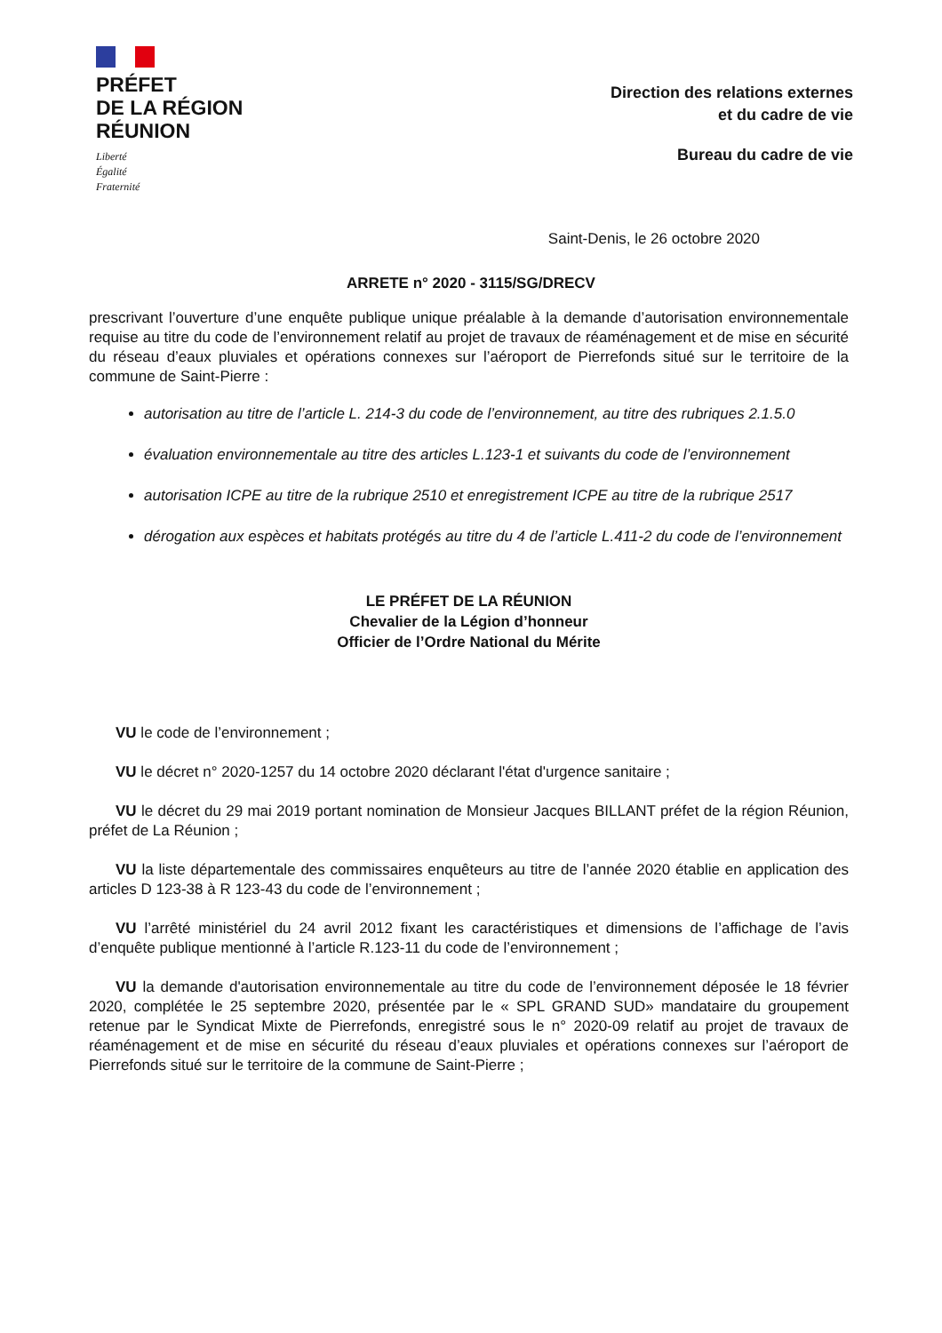PRÉFET
DE LA RÉGION
RÉUNION
Liberté
Égalité
Fraternité
Direction des relations externes
et du cadre de vie
Bureau du cadre de vie
Saint-Denis, le 26 octobre 2020
ARRETE n° 2020 - 3115/SG/DRECV
prescrivant l’ouverture d’une enquête publique unique préalable à la demande d’autorisation environnementale requise au titre du code de l’environnement relatif au projet de travaux de réaménagement et de mise en sécurité du réseau d’eaux pluviales et opérations connexes sur l’aéroport de Pierrefonds situé sur le territoire de la commune de Saint-Pierre :
autorisation au titre de l’article L. 214-3 du code de l’environnement, au titre des rubriques 2.1.5.0
évaluation environnementale au titre des articles L.123-1 et suivants du code de l’environnement
autorisation ICPE au titre de la rubrique 2510 et enregistrement ICPE au titre de la rubrique 2517
dérogation aux espèces et habitats protégés au titre du 4 de l’article L.411-2 du code de l’environnement
LE PRÉFET DE LA RÉUNION
Chevalier de la Légion d’honneur
Officier de l’Ordre National du Mérite
VU le code de l’environnement ;
VU le décret n° 2020-1257 du 14 octobre 2020 déclarant l'état d'urgence sanitaire ;
VU le décret du 29 mai 2019 portant nomination de Monsieur Jacques BILLANT préfet de la région Réunion, préfet de La Réunion ;
VU la liste départementale des commissaires enquêteurs au titre de l’année 2020 établie en application des articles D 123-38 à R 123-43 du code de l’environnement ;
VU l’arrêté ministériel du 24 avril 2012 fixant les caractéristiques et dimensions de l’affichage de l’avis d’enquête publique mentionné à l’article R.123-11 du code de l’environnement ;
VU la demande d'autorisation environnementale au titre du code de l’environnement déposée le 18 février 2020, complétée le 25 septembre 2020, présentée par le « SPL GRAND SUD» mandataire du groupement retenue par le Syndicat Mixte de Pierrefonds, enregistré sous le n° 2020-09 relatif au projet de travaux de réaménagement et de mise en sécurité du réseau d’eaux pluviales et opérations connexes sur l’aéroport de Pierrefonds situé sur le territoire de la commune de Saint-Pierre ;